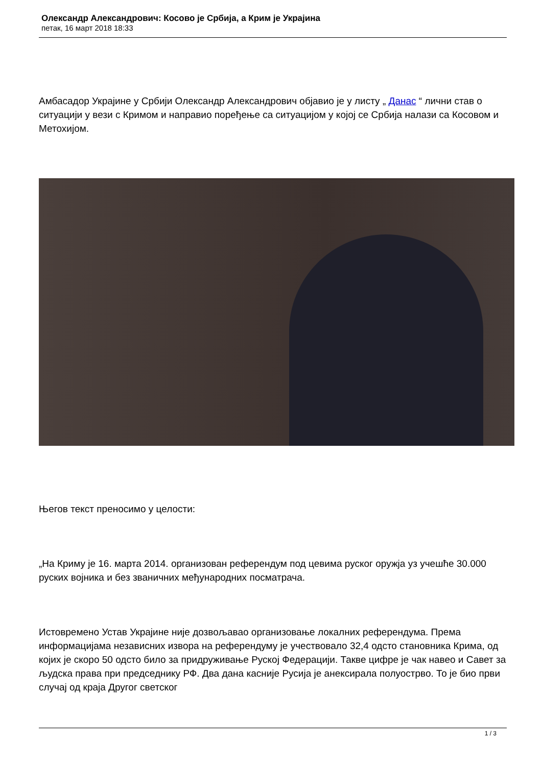Олександр Александрович: Косово је Србија, а Крим је Украјина
петак, 16 март 2018 18:33
Амбасадор Украјине у Србији Олександр Александрович објавио је у листу „ Данас “ лични став о ситуацији у вези с Кримом и направио поређење са ситуацијом у којој се Србија налази са Косовом и Метохијом.
Његов текст преносимо у целости:
„На Криму је 16. марта 2014. организован референдум под цевима руског оружја уз учешће 30.000 руских војника и без званичних међународних посматрача.
Истовремено Устав Украјине није дозвољавао организовање локалних референдума. Према информацијама независних извора на референдуму је учествовало 32,4 одсто становника Крима, од којих је скоро 50 одсто било за придруживање Руској Федерацији. Такве цифре је чак навео и Савет за људска права при председнику РФ. Два дана касније Русија је анексирала полуострво. То је био први случај од краја Другог светског
1 / 3